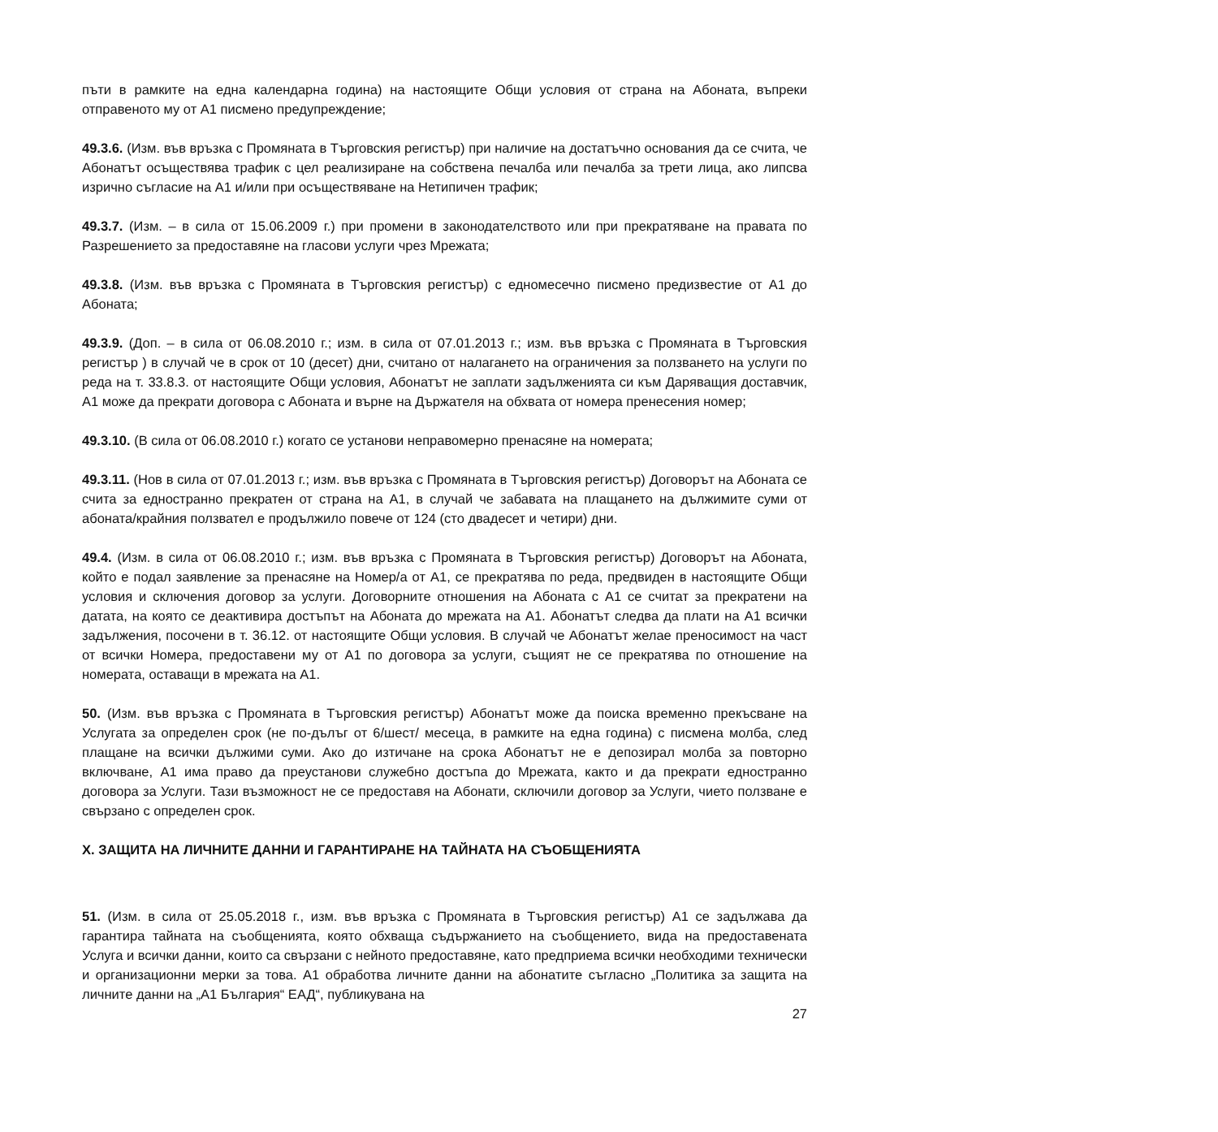пъти в рамките на една календарна година) на настоящите Общи условия от страна на Абоната, въпреки отправеното му от А1 писмено предупреждение;
49.3.6. (Изм. във връзка с Промяната в Търговския регистър) при наличие на достатъчно основания да се счита, че Абонатът осъществява трафик с цел реализиране на собствена печалба или печалба за трети лица, ако липсва изрично съгласие на А1 и/или при осъществяване на Нетипичен трафик;
49.3.7. (Изм. – в сила от 15.06.2009 г.) при промени в законодателството или при прекратяване на правата по Разрешението за предоставяне на гласови услуги чрез Мрежата;
49.3.8. (Изм. във връзка с Промяната в Търговския регистър) с едномесечно писмено предизвестие от А1 до Абоната;
49.3.9. (Доп. – в сила от 06.08.2010 г.; изм. в сила от 07.01.2013 г.; изм. във връзка с Промяната в Търговския регистър ) в случай че в срок от 10 (десет) дни, считано от налагането на ограничения за ползването на услуги по реда на т. 33.8.3. от настоящите Общи условия, Абонатът не заплати задълженията си към Даряващия доставчик, А1 може да прекрати договора с Абоната и върне на Държателя на обхвата от номера пренесения номер;
49.3.10. (В сила от 06.08.2010 г.) когато се установи неправомерно пренасяне на номерата;
49.3.11. (Нов в сила от 07.01.2013 г.; изм. във връзка с Промяната в Търговския регистър) Договорът на Абоната се счита за едностранно прекратен от страна на А1, в случай че забавата на плащането на дължимите суми от абоната/крайния ползвател е продължило повече от 124 (сто двадесет и четири) дни.
49.4. (Изм. в сила от 06.08.2010 г.; изм. във връзка с Промяната в Търговския регистър) Договорът на Абоната, който е подал заявление за пренасяне на Номер/а от А1, се прекратява по реда, предвиден в настоящите Общи условия и сключения договор за услуги. Договорните отношения на Абоната с А1 се считат за прекратени на датата, на която се деактивира достъпът на Абоната до мрежата на А1. Абонатът следва да плати на А1 всички задължения, посочени в т. 36.12. от настоящите Общи условия. В случай че Абонатът желае преносимост на част от всички Номера, предоставени му от А1 по договора за услуги, същият не се прекратява по отношение на номерата, оставащи в мрежата на А1.
50. (Изм. във връзка с Промяната в Търговския регистър) Абонатът може да поиска временно прекъсване на Услугата за определен срок (не по-дълъг от 6/шест/ месеца, в рамките на една година) с писмена молба, след плащане на всички дължими суми. Ако до изтичане на срока Абонатът не е депозирал молба за повторно включване, А1 има право да преустанови служебно достъпа до Мрежата, както и да прекрати едностранно договора за Услуги. Тази възможност не се предоставя на Абонати, сключили договор за Услуги, чието ползване е свързано с определен срок.
X. ЗАЩИТА НА ЛИЧНИТЕ ДАННИ И ГАРАНТИРАНЕ НА ТАЙНАТА НА СЪОБЩЕНИЯТА
51. (Изм. в сила от 25.05.2018 г., изм. във връзка с Промяната в Търговския регистър) А1 се задължава да гарантира тайната на съобщенията, която обхваща съдържанието на съобщението, вида на предоставената Услуга и всички данни, които са свързани с нейното предоставяне, като предприема всички необходими технически и организационни мерки за това. А1 обработва личните данни на абонатите съгласно „Политика за защита на личните данни на „А1 България“ ЕАД“, публикувана на
27